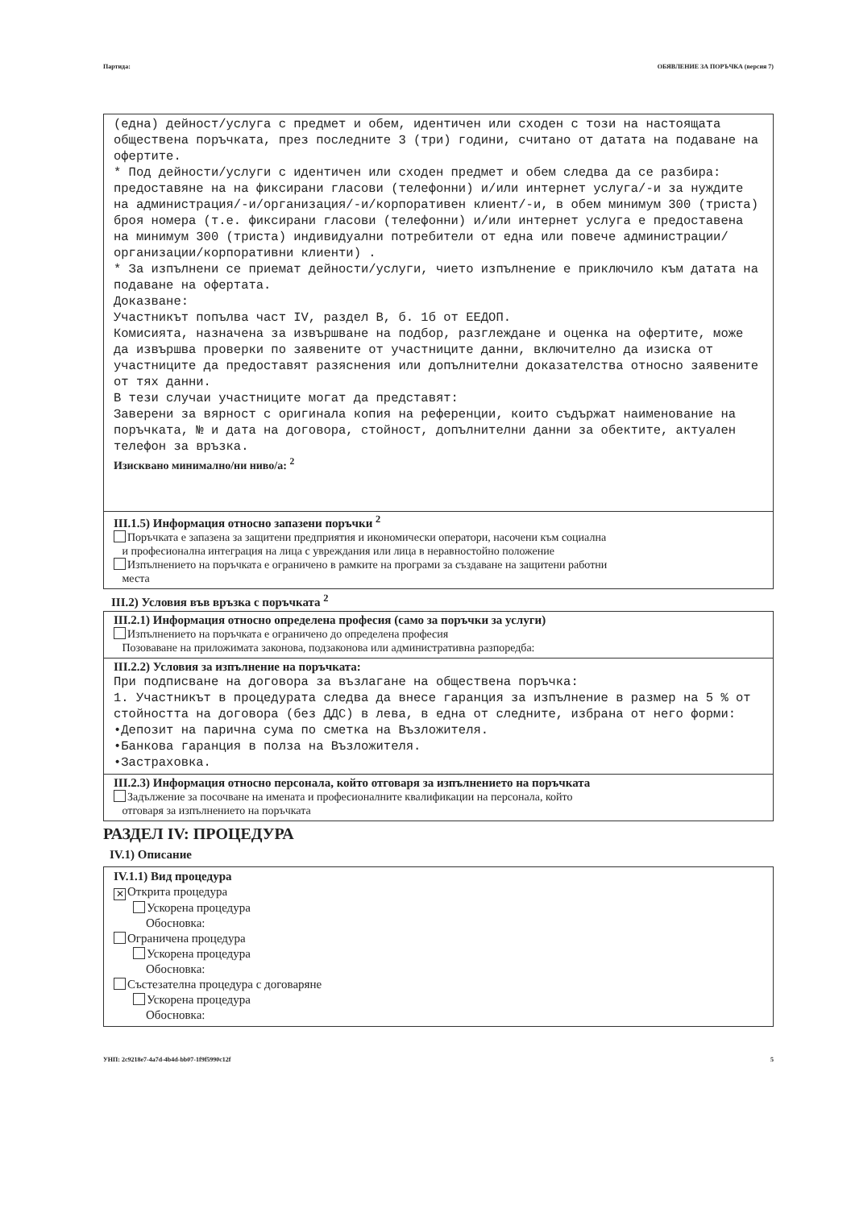Партида: ОБЯВЛЕНИЕ ЗА ПОРЪЧКА (версия 7)
(една) дейност/услуга с предмет и обем, идентичен или сходен с този на настоящата обществена поръчката, през последните 3 (три) години, считано от датата на подаване на офертите.
* Под дейности/услуги с идентичен или сходен предмет и обем следва да се разбира: предоставяне на на фиксирани гласови (телефонни) и/или интернет услуга/-и за нуждите на администрация/-и/организация/-и/корпоративен клиент/-и, в обем минимум 300 (триста) броя номера (т.е. фиксирани гласови (телефонни) и/или интернет услуга е предоставена на минимум 300 (триста) индивидуални потребители от една или повече администрации/организации/корпоративни клиенти) .
* За изпълнени се приемат дейности/услуги, чието изпълнение е приключило към датата на подаване на офертата.
Доказване:
Участникът попълва част IV, раздел В, б. 1б от ЕЕДОП.
Комисията, назначена за извършване на подбор, разглеждане и оценка на офертите, може да извършва проверки по заявените от участниците данни, включително да изиска от участниците да предоставят разяснения или допълнителни доказателства относно заявените от тях данни.
В тези случаи участниците могат да представят:
Заверени за вярност с оригинала копия на референции, които съдържат наименование на поръчката, № и дата на договора, стойност, допълнителни данни за обектите, актуален телефон за връзка.
Изисквано минимално/ни ниво/а: <sup>2</sup>
III.1.5) Информация относно запазени поръчки <sup>2</sup>
Поръчката е запазена за защитени предприятия и икономически оператори, насочени към социална
и професионална интеграция на лица с увреждания или лица в неравностойно положение
Изпълнението на поръчката е ограничено в рамките на програми за създаване на защитени работни
места
III.2) Условия във връзка с поръчката <sup>2</sup>
III.2.1) Информация относно определена професия (само за поръчки за услуги)
Изпълнението на поръчката е ограничено до определена професия
Позоваване на приложимата законова, подзаконова или административна разпоредба:
III.2.2) Условия за изпълнение на поръчката:
При подписване на договора за възлагане на обществена поръчка:
1. Участникът в процедурата следва да внесе гаранция за изпълнение в размер на 5 % от стойността на договора (без ДДС) в лева, в една от следните, избрана от него форми:
•Депозит на парична сума по сметка на Възложителя.
•Банкова гаранция в полза на Възложителя.
•Застраховка.
III.2.3) Информация относно персонала, който отговаря за изпълнението на поръчката
Задължение за посочване на имената и професионалните квалификации на персонала, който
отговаря за изпълнението на поръчката
РАЗДЕЛ IV: ПРОЦЕДУРА
IV.1) Описание
IV.1.1) Вид процедура
✕ Открита процедура
Ускорена процедура
Обосновка:
Ограничена процедура
Ускорена процедура
Обосновка:
Състезателна процедура с договаряне
Ускорена процедура
Обосновка:
УНП: 2c9218e7-4a7d-4b4d-bb07-1f9f5990c12f 5